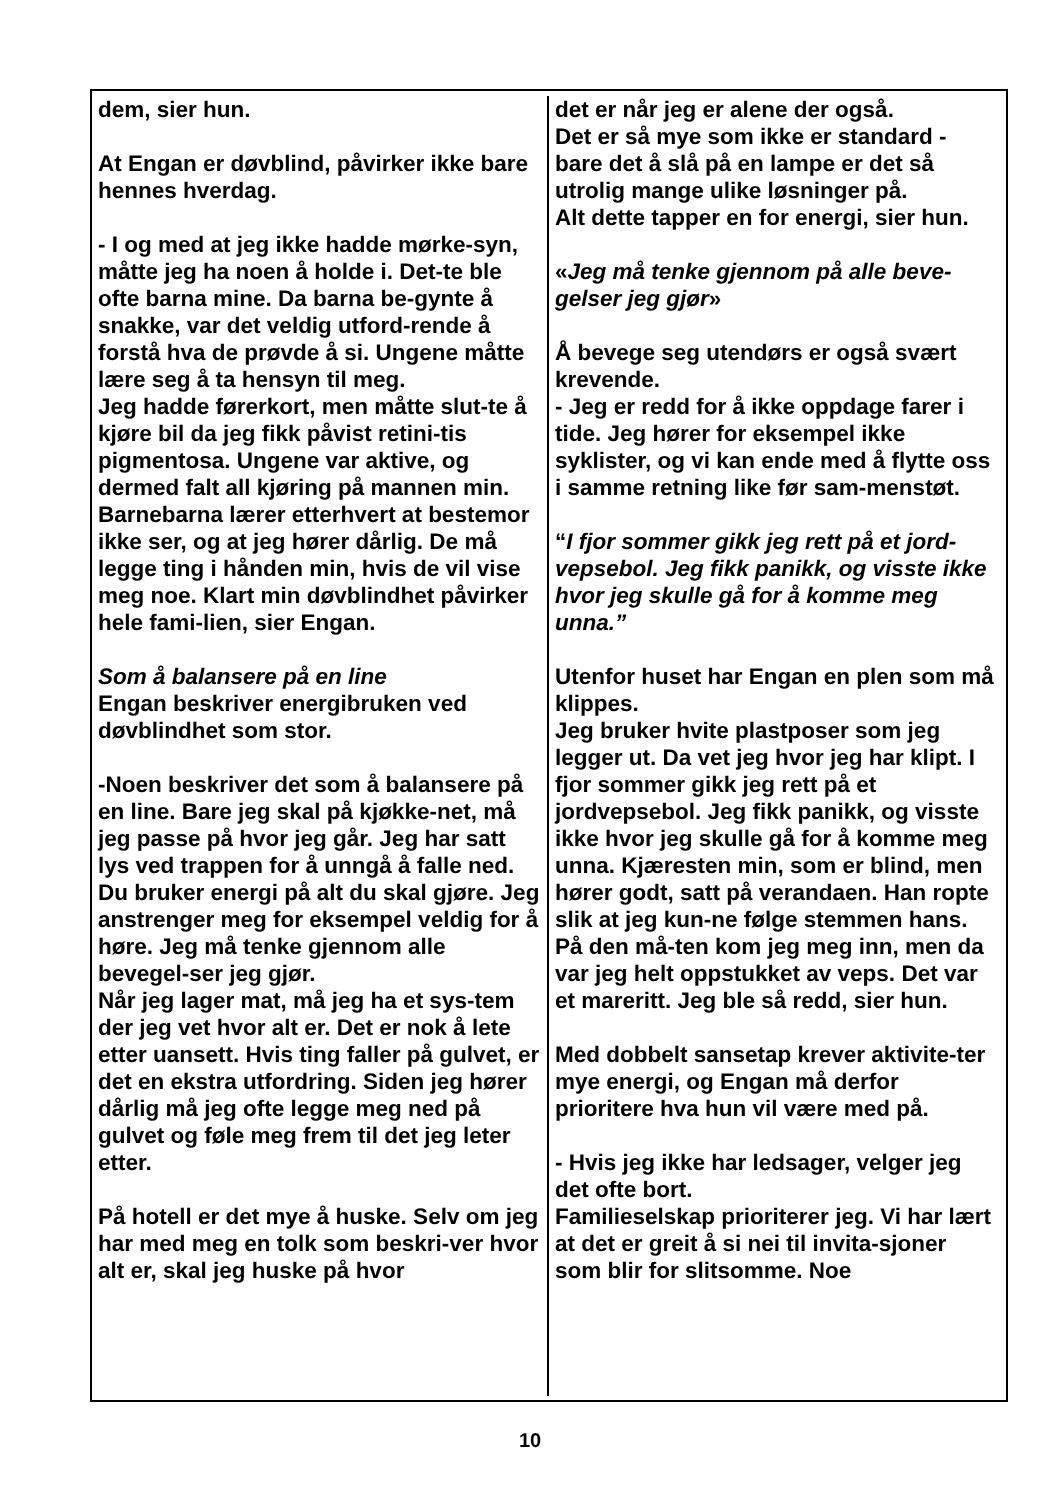dem, sier hun.
At Engan er døvblind, påvirker ikke bare hennes hverdag.
- I og med at jeg ikke hadde mørke-syn, måtte jeg ha noen å holde i. Det-te ble ofte barna mine. Da barna be-gynte å snakke, var det veldig utford-rende å forstå hva de prøvde å si. Ungene måtte lære seg å ta hensyn til meg.
Jeg hadde førerkort, men måtte slut-te å kjøre bil da jeg fikk påvist retini-tis pigmentosa. Ungene var aktive, og dermed falt all kjøring på mannen min. Barnebarna lærer etterhvert at bestemor ikke ser, og at jeg hører dårlig. De må legge ting i hånden min, hvis de vil vise meg noe. Klart min døvblindhet påvirker hele fami-lien, sier Engan.
Som å balansere på en line
Engan beskriver energibruken ved døvblindhet som stor.
-Noen beskriver det som å balansere på en line. Bare jeg skal på kjøkke-net, må jeg passe på hvor jeg går. Jeg har satt lys ved trappen for å unngå å falle ned. Du bruker energi på alt du skal gjøre. Jeg anstrenger meg for eksempel veldig for å høre. Jeg må tenke gjennom alle bevegel-ser jeg gjør.
Når jeg lager mat, må jeg ha et sys-tem der jeg vet hvor alt er. Det er nok å lete etter uansett. Hvis ting faller på gulvet, er det en ekstra utfordring. Siden jeg hører dårlig må jeg ofte legge meg ned på gulvet og føle meg frem til det jeg leter etter.
På hotell er det mye å huske. Selv om jeg har med meg en tolk som beskri-ver hvor alt er, skal jeg huske på hvor
det er når jeg er alene der også.
Det er så mye som ikke er standard - bare det å slå på en lampe er det så utrolig mange ulike løsninger på.
Alt dette tapper en for energi, sier hun.
«Jeg må tenke gjennom på alle beve-gelser jeg gjør»
Å bevege seg utendørs er også svært krevende.
- Jeg er redd for å ikke oppdage farer i tide. Jeg hører for eksempel ikke syklister, og vi kan ende med å flytte oss i samme retning like før sam-menstøt.
“I fjor sommer gikk jeg rett på et jord-vepsebol. Jeg fikk panikk, og visste ikke hvor jeg skulle gå for å komme meg unna.”
Utenfor huset har Engan en plen som må klippes.
Jeg bruker hvite plastposer som jeg legger ut. Da vet jeg hvor jeg har klipt. I fjor sommer gikk jeg rett på et jordvepsebol. Jeg fikk panikk, og visste ikke hvor jeg skulle gå for å komme meg unna. Kjæresten min, som er blind, men hører godt, satt på verandaen. Han ropte slik at jeg kun-ne følge stemmen hans. På den må-ten kom jeg meg inn, men da var jeg helt oppstukket av veps. Det var et mareritt. Jeg ble så redd, sier hun.
Med dobbelt sansetap krever aktivite-ter mye energi, og Engan må derfor prioritere hva hun vil være med på.
- Hvis jeg ikke har ledsager, velger jeg det ofte bort.
Familieselskap prioriterer jeg. Vi har lært at det er greit å si nei til invita-sjoner som blir for slitsomme. Noe
10